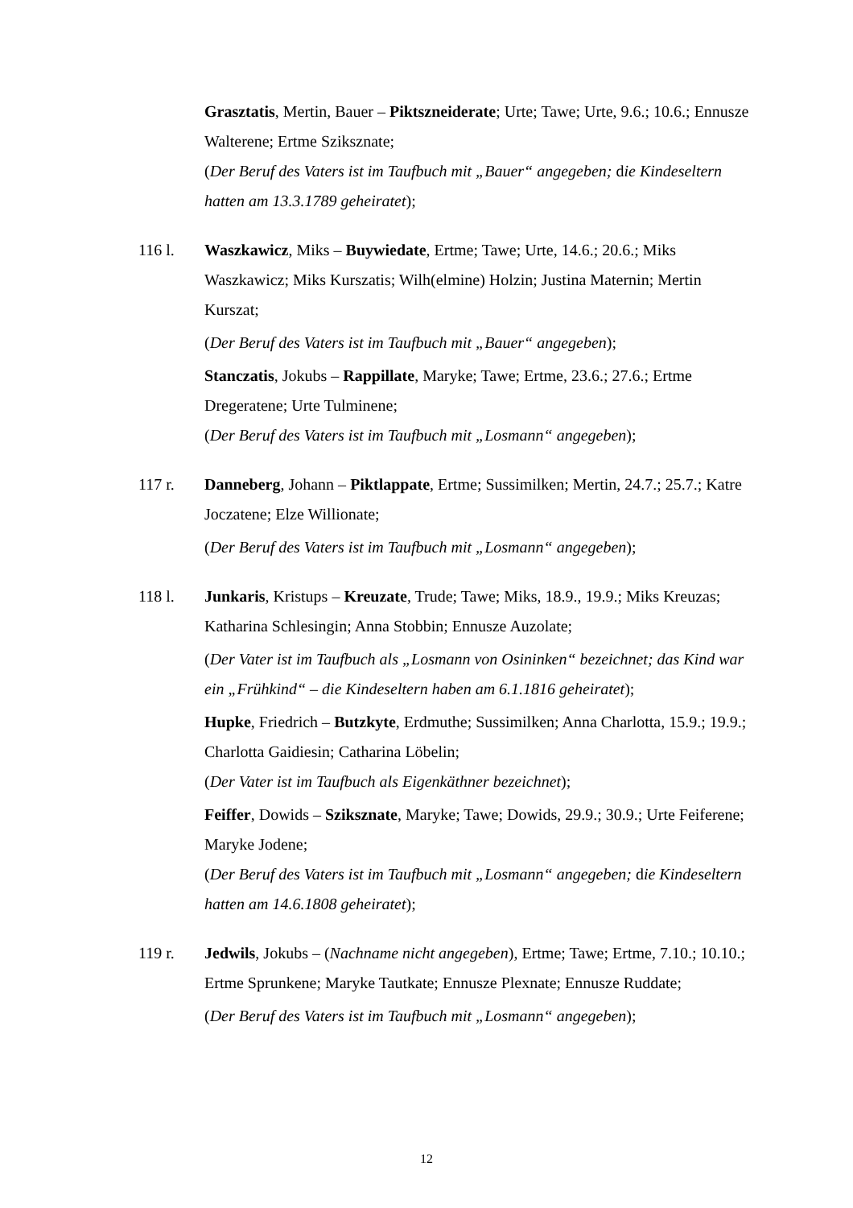Grasztatis, Mertin, Bauer – Piktszneiderate; Urte; Tawe; Urte, 9.6.; 10.6.; Ennusze Walterene; Ertme Sziksznate;
(Der Beruf des Vaters ist im Taufbuch mit „Bauer“ angegeben; die Kindeseltern hatten am 13.3.1789 geheiratet);
116 l. Waszkawicz, Miks – Buywiedate, Ertme; Tawe; Urte, 14.6.; 20.6.; Miks Waszkawicz; Miks Kurszatis; Wilh(elmine) Holzin; Justina Maternin; Mertin Kurszat;
(Der Beruf des Vaters ist im Taufbuch mit „Bauer“ angegeben);
Stanczatis, Jokubs – Rappillate, Maryke; Tawe; Ertme, 23.6.; 27.6.; Ertme Dregeratene; Urte Tulminene;
(Der Beruf des Vaters ist im Taufbuch mit „Losmann“ angegeben);
117 r. Danneberg, Johann – Piktlappate, Ertme; Sussimilken; Mertin, 24.7.; 25.7.; Katre Joczatene; Elze Willionate;
(Der Beruf des Vaters ist im Taufbuch mit „Losmann“ angegeben);
118 l. Junkaris, Kristups – Kreuzate, Trude; Tawe; Miks, 18.9., 19.9.; Miks Kreuzas; Katharina Schlesingin; Anna Stobbin; Ennusze Auzolate;
(Der Vater ist im Taufbuch als „Losmann von Osininken“ bezeichnet; das Kind war ein „Frühkind“ – die Kindeseltern haben am 6.1.1816 geheiratet);
Hupke, Friedrich – Butzkyte, Erdmuthe; Sussimilken; Anna Charlotta, 15.9.; 19.9.; Charlotta Gaidiesin; Catharina Löbelin;
(Der Vater ist im Taufbuch als Eigenkäthner bezeichnet);
Feiffer, Dowids – Sziksznate, Maryke; Tawe; Dowids, 29.9.; 30.9.; Urte Feiferene; Maryke Jodene;
(Der Beruf des Vaters ist im Taufbuch mit „Losmann“ angegeben; die Kindeseltern hatten am 14.6.1808 geheiratet);
119 r. Jedwils, Jokubs – (Nachname nicht angegeben), Ertme; Tawe; Ertme, 7.10.; 10.10.; Ertme Sprunkene; Maryke Tautkate; Ennusze Plexnate; Ennusze Ruddate;
(Der Beruf des Vaters ist im Taufbuch mit „Losmann“ angegeben);
12